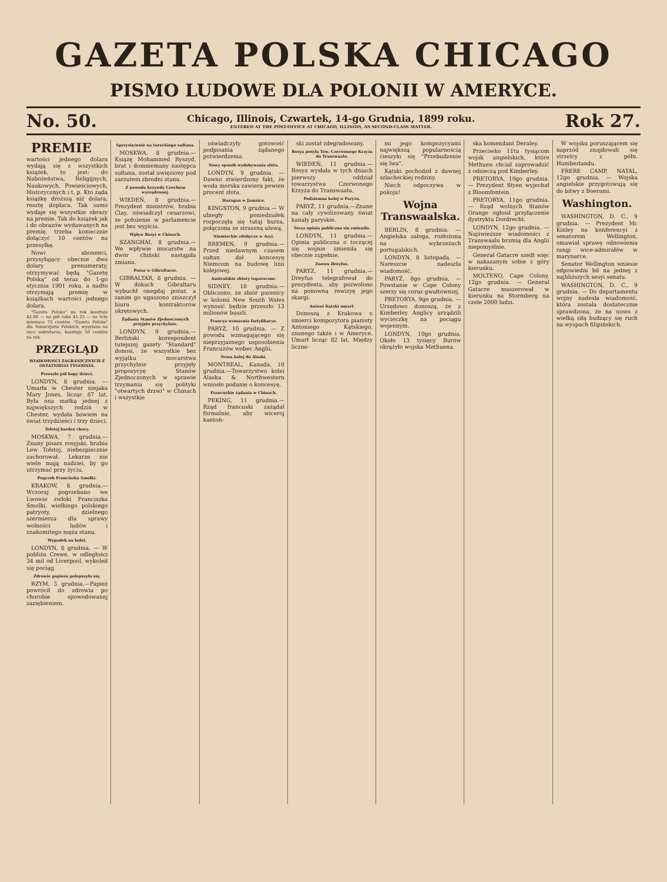GAZETA POLSKA CHICAGO
PISMO LUDOWE DLA POLONII W AMERYCE.
No. 50. Chicago, Illinois, Czwartek, 14-go Grudnia, 1899 roku.
ENTERED AT THE POST-OFFICE AT CHICAGO, ILLINOIS, AS SECOND-CLASS MATTER. Rok 27.
PREMIE wartości jednego dolara wydają się z wszystkich książek, to jest: do Nabożeństwa, Religijnych, Naukowych, Powieściowych, Historycznych i t. p. Kto żąda książkę droższą niż dolara, resztę dopłaca. Tak samo wydaje się wszystkie obrazy na premie. Tak do książek jak i do obrazów wydawanych na premię, trzeba koniecznie dołączyć 10 centów na przesyłkę.
Nowi abonenci, przysyłający obecnie dwa dolary prenumeraty, otrzymywać będą "Gazetę Polską" od teraz do 1-go stycznia 1901 roku, a nadto otrzymają premię w książkach wartości jednego dolara.
"Gazeta Polska" na rok kosztuje $2.00 — na pół roku $1.25 — na trzy miesiące 75 centów. "Gazeta Polska" dla Towarzystw Polskich, wysyłana na ręce sekretarza, kosztuje 50 centów na rok.
PRZEGLĄD
WIADOMOŚCI ZAGRANICZNYCH Z OSTATNIEGO TYGODNIA.
Przeszło pół kopy dzieci.
LONDYN, 8 grudnia. —Umarła w Chester niejaka Mary Jones, licząc 87 lat. Była ona matką jednej z największych rodzin w Chester, wydała bowiem na świat trzydzieści i trzy dzieci.
Tołstoj bardzo chory.
MOSKWA, 7 grudnia.— Znany pisarz rosyjski, hrabia Lew Tołstoj, niebezpiecznie zachorował. Lekarze nie wiele mają nadziei, by go utrzymać przy życiu.
Pogrzeb Franciszka Smolki.
KRAKOW, 8 grudnia.— Wczoraj pogrzebano we Lwowie zwłoki Franciszka Smolki, wielkiego polskiego patryoty, dzielnego szermierza dla sprawy wolności ludów i znakomitego męża stanu.
Wypadek na kolei.
LONDYN, 8 grudnia. — W pobliżu Crewe, w odległości 34 mil od Liverpool, wykoleił się pociąg.
Zdrowie papieża polepszyło się.
RZYM, 5 grudnia.—Papież powrócił do zdrowia po chorobie spowodowanej zaziębieniem.
Sprzysiężenie na tureckiego sułtana.
MOSKWA, 8 grudnia.— Książę Mohammed Ryszyd, brat i domniemany następca sułtana, został uwięziony pod zarzutem zbrodni stanu.
Z powodu krzywdy Czechom wyrządzonej.
WIEDEŃ, 8 grudnia.— Prezydent ministrów, hrabia Clay, oświadczył cesarzowi, że położenie w parlamencie jest bez wyjścia.
Wpływ Rosyi w Chinach.
SZANGHAI, 8 grudnia.— We wpływie mocarstw na dwór chiński nastąpiła zmiana.
Pożar w Gibraltarze.
GIBRALTAR, 8 grudnia. —W dokach Gibraltaru wybuchł onegdaj pożar, a zanim go ugaszono zniszczył biura kontraktorów okrętowych.
Żądania Stanów Zjednoczonych przyjęto przychylnie.
LONDYN, 9 grudnia.— Berliński korespondent tutejszej gazety "Standard" donosi, że wszystkie bez wyjątku mocarstwa przychylnie przyjęły propozycyę Stanów Zjednoczonych w sprawie trzymania się polityki "otwartych drzwi" w Chinach i wszystkie
oświadczyły gotowość podpisania żądanego potwierdzenia.
Nowy sposób wydobywania złota.
LONDYN, 9 grudnia. — Dawno stwierdzony fakt, że woda morska zawiera pewien procent złota.
Huragan w Jamaice.
KINGSTON, 9 grudnia.— W ubiegły poniedziałek rozpoczęła się tutaj burza, połączona ze straszną ulewą.
Niemieckie zdobycze w Azyi.
BREMEN, 9 grudnia.— Przed niedawnym czasem sułtan dał koncesyę Niemcom na budowę linii kolejowej.
Australskie zbiory tegoroczne.
SIDNEY, 10 grudnia.— Obliczono, że zbiór pszenicy w kolonii New South Wales wynosić będzie przeszło 13 milionów buszli.
Francya wzmacnia fortyfikacye.
PARYŻ, 10 grudnia. — Z powodu wzmagającego się nieprzyjaznego usposobienia Francuzów wobec Anglii.
Nowa kolej do Alaski.
MONTREAL, Kanada, 10 grudnia.—Towarzystwo kolei Alaska & Northwestern wniosło podanie o koncesyę.
Francuskie żądania w Chinach.
PEKING, 11 grudnia.— Rząd francuski zażądał formalnie, aby wiceroj kantoń-
ski został zdegradowany.
Rosya posyła Tow. Czerwonego Krzyża do Transwaalu.
WIEDEŃ, 11 grudnia.— Rosya wysłała w tych dniach pierwszy oddział towarzystwa Czerwonego Krzyża do Transwaalu.
Podziemna kolej w Paryżu.
PARYŻ, 11 grudnia.—Znane na cały cywilizowany świat kanały paryskie.
Teraz opinia publiczna się zmieniła.
LONDYN, 11 grudnia.— Opinia publiczna o toczącej się wojnie zmieniła się obecnie zupełnie.
Znowu Dreyfus.
PARYZ, 11 grudnia.— Dreyfus telegrafował do prezydenta, aby pozwolono na ponowną rewizyę jego skargi.
Antoni Kątski umarł.
Donoszą z Krakowa o śmierci kompozytora pianisty Antoniego Kątskiego, znanego także i w Ameryce. Umarł licząc 82 lat. Między liczne-
mi jego kompozycyami największą popularnością cieszyło się "Przebudzenie się lwa".
Kątski pochodził z dawnej szlacheckiej rodziny.
Niech odpoczywa w pokoju!
Wojna Transwaalska.
BERLIN, 8 grudnia. — Angielska załoga, rozłożona na wybrzeżach portugalskich.
LONDYN, 8 listopada. — Nareszcie nadeszła wiadomość.
PARYŻ, 8go grudnia. — Powstanie w Cape Colony szerzy się coraz gwałtowniej.
PRETORYA, 9go grudnia. — Urzędowo donoszą, że z Kimberley Anglicy urządzili wycieczkę na pociągu wojennym.
LONDYN, 10go grudnia. Około 13 tysięcy Burów okrążyło wojska Methuena.
ska komendant Deraley.
Przeciwko 11tu tysiącom wojsk angielskich, które Methuen chciał zaprowadzić z odsieczą pod Kimberley.
PRETORYA, 10go grudnia. — Prezydent Styen wyjechał z Bloomfontein.
PRETORYA, 11go grudnia. — Rząd wolnych Stanów Orange ogłosił przyłączenie dystryktu Dordrecht.
LONDYN, 12go grudnia. — Najświeższe wiadomości z Transwaalu brzmią dla Anglii niepomyślnie.
Generał Gatacre szedł więc w nakazanym sobie z góry kierunku.
MOLTENO, Cape Colony, 12go grudnia. — General Gatacre maszerował w kierunku na Stormberg na czele 2000 ludzi.
W wojsku poruszającem się naprzód znajdowali się strzelcy z półn. Humberlandu.
FRERE CAMP, NATAL, 12go grudnia. — Wojska angielskie przygotowują się do bitwy z Boerami.
Washington.
WASHINGTON, D. C., 9 grudnia. — Prezydent Mc Kinley na konferencyi z senatorem Wellington, omawiał sprawę odnowienia rangi wice-admirałów w marynarce.
Senator Wellington wniesie odpowiedni bil na jednej z najbliższych sesyi senatu.
WASHINGTON, D. C., 9 grudnia. — Do departamentu wojny nadesła wiadomość, która została dostatecznie sprawdzona, że na nowo z wielką siłą budzący się ruch na wyspach filipińskich.